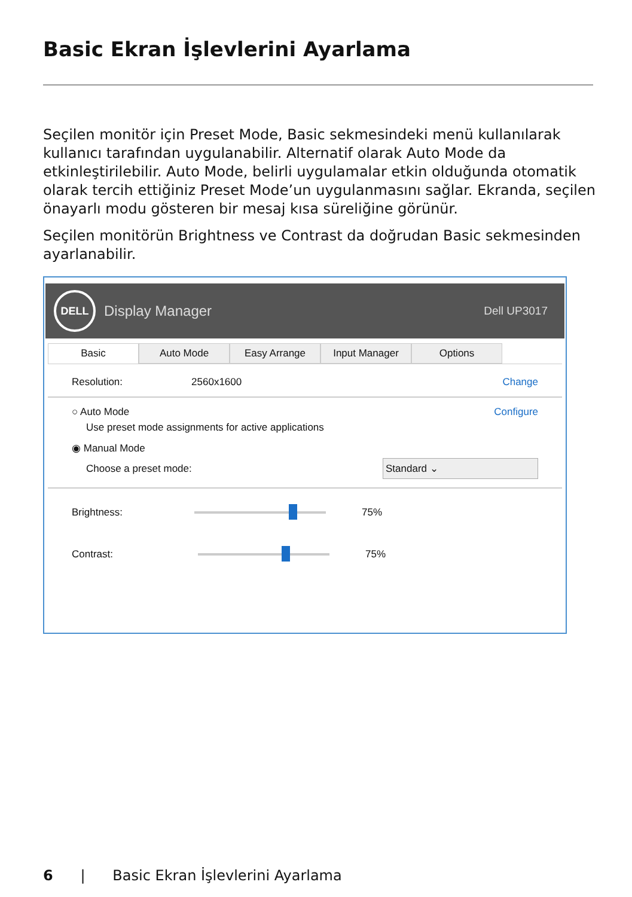Basic Ekran İşlevlerini Ayarlama
Seçilen monitör için Preset Mode, Basic sekmesindeki menü kullanılarak kullanıcı tarafından uygulanabilir. Alternatif olarak Auto Mode da etkinleştirilebilir. Auto Mode, belirli uygulamalar etkin olduğunda otomatik olarak tercih ettiğiniz Preset Mode’un uygulanmasını sağlar. Ekranda, seçilen önayarlı modu gösteren bir mesaj kısa süreliğine görünür.
Seçilen monitörün Brightness ve Contrast da doğrudan Basic sekmesinden ayarlanabilir.
DELL
Display Manager Dell UP3017
Basic Auto Mode Easy Arrange Input Manager Options
Resolution: 2560x1600 Change
○ Auto Mode Configure
Use preset mode assignments for active applications
◉ Manual Mode
Choose a preset mode: Standard ⌄
Brightness:
75%
Contrast:
75%
6 | Basic Ekran İşlevlerini Ayarlama